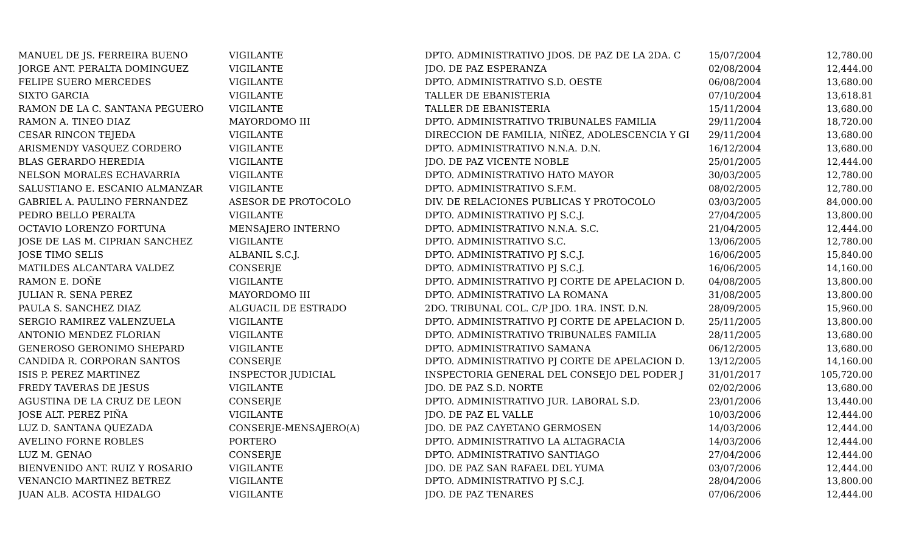| MANUEL DE JS. FERREIRA BUENO | VIGILANTE | DPTO. ADMINISTRATIVO JDOS. DE PAZ DE LA 2DA. C | 15/07/2004 | 12,780.00 |
| JORGE ANT. PERALTA DOMINGUEZ | VIGILANTE | JDO. DE PAZ ESPERANZA | 02/08/2004 | 12,444.00 |
| FELIPE SUERO MERCEDES | VIGILANTE | DPTO. ADMINISTRATIVO S.D. OESTE | 06/08/2004 | 13,680.00 |
| SIXTO GARCIA | VIGILANTE | TALLER DE EBANISTERIA | 07/10/2004 | 13,618.81 |
| RAMON DE LA C. SANTANA PEGUERO | VIGILANTE | TALLER DE EBANISTERIA | 15/11/2004 | 13,680.00 |
| RAMON A. TINEO DIAZ | MAYORDOMO III | DPTO. ADMINISTRATIVO TRIBUNALES FAMILIA | 29/11/2004 | 18,720.00 |
| CESAR RINCON TEJEDA | VIGILANTE | DIRECCION DE FAMILIA, NIÑEZ, ADOLESCENCIA Y GI | 29/11/2004 | 13,680.00 |
| ARISMENDY VASQUEZ CORDERO | VIGILANTE | DPTO. ADMINISTRATIVO N.N.A. D.N. | 16/12/2004 | 13,680.00 |
| BLAS GERARDO HEREDIA | VIGILANTE | JDO. DE PAZ VICENTE NOBLE | 25/01/2005 | 12,444.00 |
| NELSON MORALES ECHAVARRIA | VIGILANTE | DPTO. ADMINISTRATIVO HATO MAYOR | 30/03/2005 | 12,780.00 |
| SALUSTIANO E. ESCANIO ALMANZAR | VIGILANTE | DPTO. ADMINISTRATIVO S.F.M. | 08/02/2005 | 12,780.00 |
| GABRIEL A. PAULINO FERNANDEZ | ASESOR DE PROTOCOLO | DIV. DE RELACIONES PUBLICAS Y PROTOCOLO | 03/03/2005 | 84,000.00 |
| PEDRO BELLO PERALTA | VIGILANTE | DPTO. ADMINISTRATIVO PJ S.C.J. | 27/04/2005 | 13,800.00 |
| OCTAVIO LORENZO FORTUNA | MENSAJERO INTERNO | DPTO. ADMINISTRATIVO N.N.A. S.C. | 21/04/2005 | 12,444.00 |
| JOSE DE LAS M. CIPRIAN SANCHEZ | VIGILANTE | DPTO. ADMINISTRATIVO S.C. | 13/06/2005 | 12,780.00 |
| JOSE TIMO SELIS | ALBANIL S.C.J. | DPTO. ADMINISTRATIVO PJ S.C.J. | 16/06/2005 | 15,840.00 |
| MATILDES ALCANTARA VALDEZ | CONSERJE | DPTO. ADMINISTRATIVO PJ S.C.J. | 16/06/2005 | 14,160.00 |
| RAMON E. DOÑE | VIGILANTE | DPTO. ADMINISTRATIVO PJ CORTE DE APELACION D. | 04/08/2005 | 13,800.00 |
| JULIAN R. SENA PEREZ | MAYORDOMO III | DPTO. ADMINISTRATIVO LA ROMANA | 31/08/2005 | 13,800.00 |
| PAULA S. SANCHEZ DIAZ | ALGUACIL DE ESTRADO | 2DO. TRIBUNAL COL. C/P JDO. 1RA. INST. D.N. | 28/09/2005 | 15,960.00 |
| SERGIO RAMIREZ VALENZUELA | VIGILANTE | DPTO. ADMINISTRATIVO PJ CORTE DE APELACION D. | 25/11/2005 | 13,800.00 |
| ANTONIO MENDEZ FLORIAN | VIGILANTE | DPTO. ADMINISTRATIVO TRIBUNALES FAMILIA | 28/11/2005 | 13,680.00 |
| GENEROSO GERONIMO SHEPARD | VIGILANTE | DPTO. ADMINISTRATIVO SAMANA | 06/12/2005 | 13,680.00 |
| CANDIDA R. CORPORAN SANTOS | CONSERJE | DPTO. ADMINISTRATIVO PJ CORTE DE APELACION D. | 13/12/2005 | 14,160.00 |
| ISIS P. PEREZ MARTINEZ | INSPECTOR JUDICIAL | INSPECTORIA GENERAL DEL CONSEJO DEL PODER J | 31/01/2017 | 105,720.00 |
| FREDY TAVERAS DE JESUS | VIGILANTE | JDO. DE PAZ S.D. NORTE | 02/02/2006 | 13,680.00 |
| AGUSTINA DE LA CRUZ DE LEON | CONSERJE | DPTO. ADMINISTRATIVO JUR. LABORAL S.D. | 23/01/2006 | 13,440.00 |
| JOSE ALT. PEREZ PIÑA | VIGILANTE | JDO. DE PAZ EL VALLE | 10/03/2006 | 12,444.00 |
| LUZ D. SANTANA QUEZADA | CONSERJE-MENSAJERO(A) | JDO. DE PAZ CAYETANO GERMOSEN | 14/03/2006 | 12,444.00 |
| AVELINO FORNE ROBLES | PORTERO | DPTO. ADMINISTRATIVO LA ALTAGRACIA | 14/03/2006 | 12,444.00 |
| LUZ M. GENAO | CONSERJE | DPTO. ADMINISTRATIVO SANTIAGO | 27/04/2006 | 12,444.00 |
| BIENVENIDO ANT. RUIZ Y ROSARIO | VIGILANTE | JDO. DE PAZ SAN RAFAEL DEL YUMA | 03/07/2006 | 12,444.00 |
| VENANCIO MARTINEZ BETREZ | VIGILANTE | DPTO. ADMINISTRATIVO PJ S.C.J. | 28/04/2006 | 13,800.00 |
| JUAN ALB. ACOSTA HIDALGO | VIGILANTE | JDO. DE PAZ TENARES | 07/06/2006 | 12,444.00 |